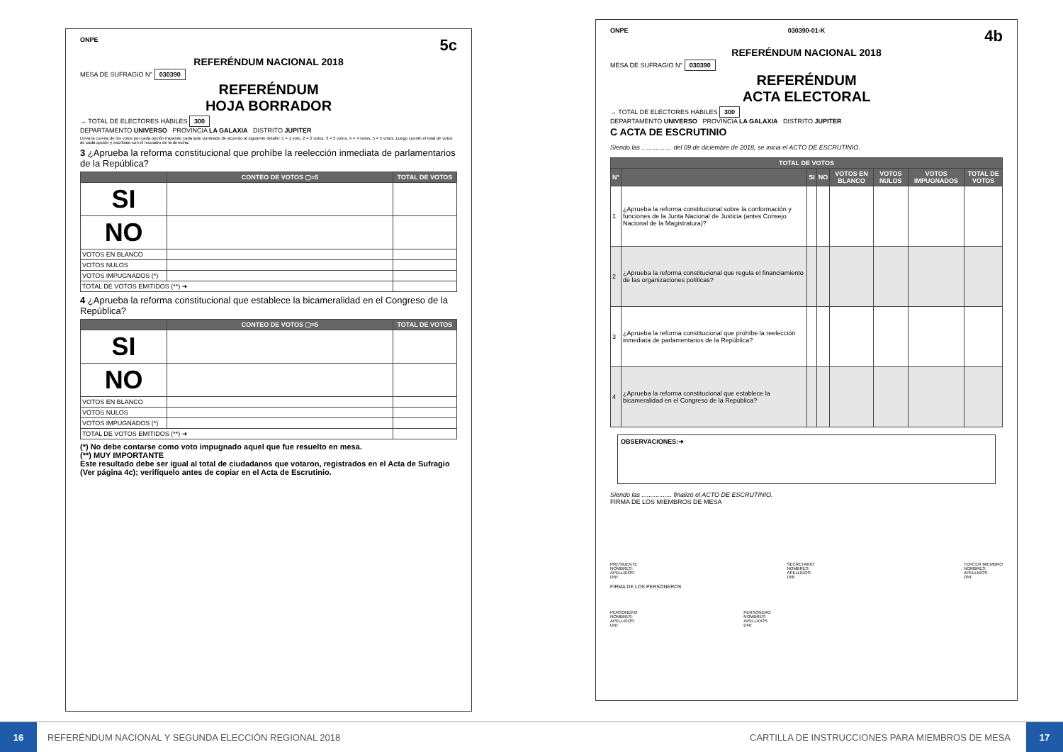ONPE 5c
REFERÉNDUM NACIONAL 2018
MESA DE SUFRAGIO N° 030390
REFERÉNDUM
HOJA BORRADOR
→ TOTAL DE ELECTORES HÁBILES 300
DEPARTAMENTO UNIVERSO PROVINCIA LA GALAXIA DISTRITO JUPITER
Lleva la cuenta de los votos por cada opción trazando cada lado punteado de acuerdo al siguiente detalle: 1 = 1 voto, 2 = 2 votos, 3 = 3 votos, 4 = 4 votos, 5 = 5 votos. Luego cuente el total de votos de cada opción y escríbalo con el recuadro de la derecha.
3 ¿Aprueba la reforma constitucional que prohíbe la reelección inmediata de parlamentarios de la República?
| | CONTEO DE VOTOS ▢=5 | TOTAL DE VOTOS |
| --- | --- | --- |
| SI | | |
| NO | | |
| VOTOS EN BLANCO | | |
| VOTOS NULOS | | |
| VOTOS IMPUGNADOS (*) | | |
| TOTAL DE VOTOS EMITIDOS (**) ➜ | | |
4 ¿Aprueba la reforma constitucional que establece la bicameralidad en el Congreso de la República?
| | CONTEO DE VOTOS ▢=5 | TOTAL DE VOTOS |
| --- | --- | --- |
| SI | | |
| NO | | |
| VOTOS EN BLANCO | | |
| VOTOS NULOS | | |
| VOTOS IMPUGNADOS (*) | | |
| TOTAL DE VOTOS EMITIDOS (**) ➜ | | |
(*) No debe contarse como voto impugnado aquel que fue resuelto en mesa.
(**) MUY IMPORTANTE
Este resultado debe ser igual al total de ciudadanos que votaron, registrados en el Acta de Sufragio (Ver página 4c); verifíquelo antes de copiar en el Acta de Escrutinio.
ONPE 030390-01-K 4b
REFERÉNDUM NACIONAL 2018
MESA DE SUFRAGIO N° 030390
REFERÉNDUM
ACTA ELECTORAL
→ TOTAL DE ELECTORES HÁBILES 300
DEPARTAMENTO UNIVERSO PROVINCIA LA GALAXIA DISTRITO JUPITER
C ACTA DE ESCRUTINIO
Siendo las ................. del 09 de diciembre de 2018, se inicia el ACTO DE ESCRUTINIO.
| TOTAL DE VOTOS | | | | | | | |
| --- | --- | --- | --- | --- | --- | --- | --- |
| N° | | SI | NO | VOTOS EN BLANCO | VOTOS NULOS | VOTOS IMPUGNADOS | TOTAL DE VOTOS |
| 1 | ¿Aprueba la reforma constitucional sobre la conformación y funciones de la Junta Nacional de Justicia (antes Consejo Nacional de la Magistratura)? | | | | | | |
| 2 | ¿Aprueba la reforma constitucional que regula el financiamiento de las organizaciones políticas? | | | | | | |
| 3 | ¿Aprueba la reforma constitucional que prohíbe la reelección inmediata de parlamentarios de la República? | | | | | | |
| 4 | ¿Aprueba la reforma constitucional que establece la bicameralidad en el Congreso de la República? | | | | | | |
OBSERVACIONES:➜
Siendo las ................. finalizó el ACTO DE ESCRUTINIO.
FIRMA DE LOS MIEMBROS DE MESA
PRESIDENTE
NOMBRES:
APELLIDOS:
DNI:
SECRETARIO
NOMBRES:
APELLIDOS:
DNI:
TERCER MIEMBRO
NOMBRES:
APELLIDOS:
DNI:
FIRMA DE LOS PERSONEROS
PERSONERO
NOMBRES:
APELLIDOS:
DNI:
PERSONERO
NOMBRES:
APELLIDOS:
DNI:
16
REFERÉNDUM NACIONAL Y SEGUNDA ELECCIÓN REGIONAL 2018
CARTILLA DE INSTRUCCIONES PARA MIEMBROS DE MESA
17